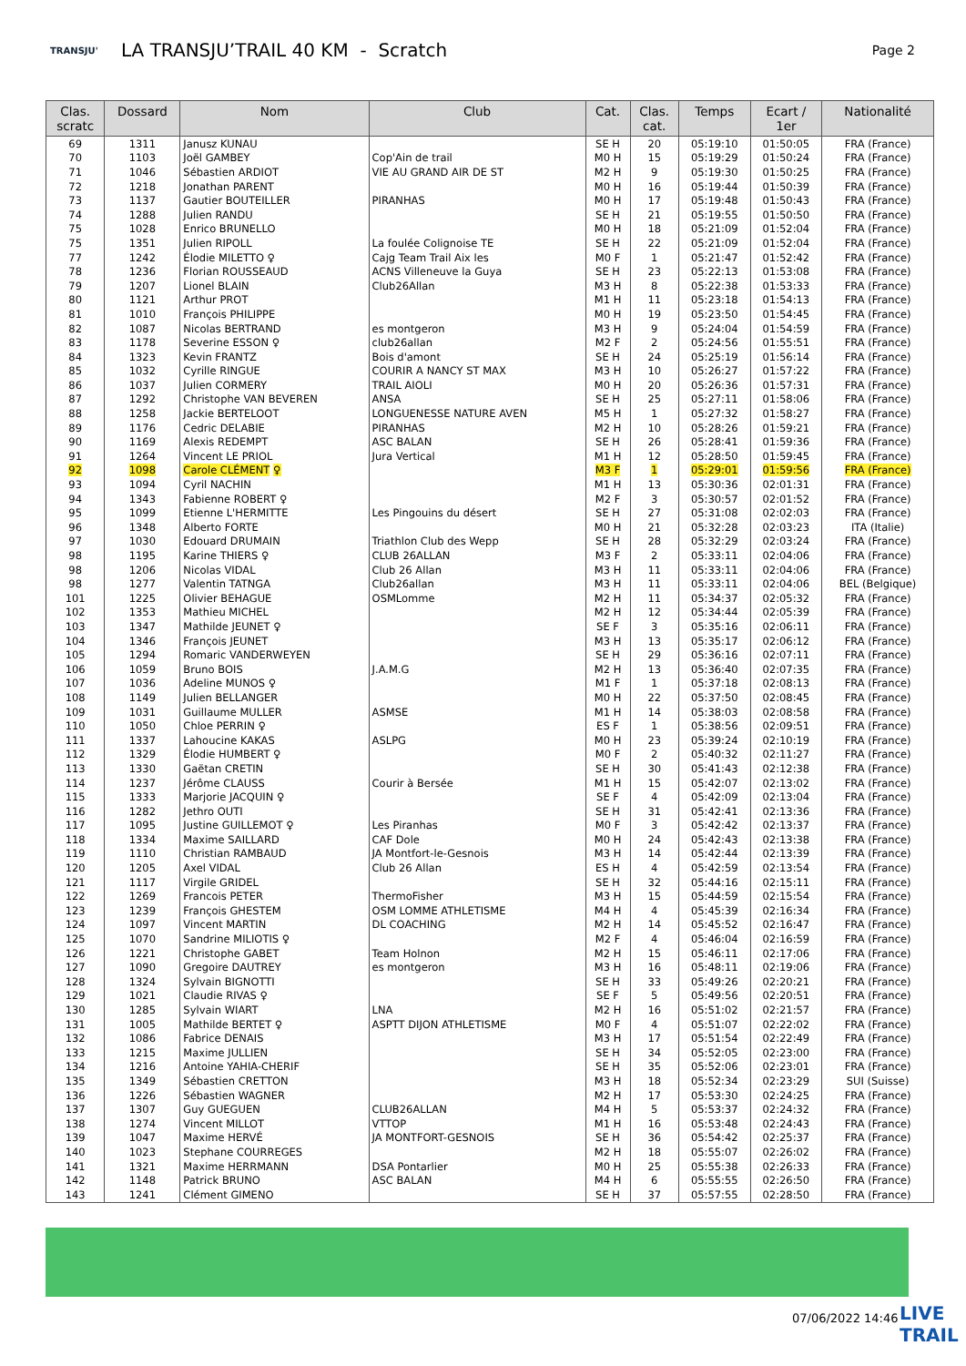TRANSJU'
LA TRANSJU’TRAIL 40 KM - Scratch
Page 2
| Clas. scratc | Dossard | Nom | Club | Cat. | Clas. cat. | Temps | Ecart / 1er | Nationalité |
| --- | --- | --- | --- | --- | --- | --- | --- | --- |
| 69 | 1311 | Janusz KUNAU | | SE H | 20 | 05:19:10 | 01:50:05 | FRA (France) |
| 70 | 1103 | Joël GAMBEY | Cop'Ain de trail | M0 H | 15 | 05:19:29 | 01:50:24 | FRA (France) |
| 71 | 1046 | Sébastien ARDIOT | VIE AU GRAND AIR DE ST | M2 H | 9 | 05:19:30 | 01:50:25 | FRA (France) |
| 72 | 1218 | Jonathan PARENT | | M0 H | 16 | 05:19:44 | 01:50:39 | FRA (France) |
| 73 | 1137 | Gautier BOUTEILLER | PIRANHAS | M0 H | 17 | 05:19:48 | 01:50:43 | FRA (France) |
| 74 | 1288 | Julien RANDU | | SE H | 21 | 05:19:55 | 01:50:50 | FRA (France) |
| 75 | 1028 | Enrico BRUNELLO | | M0 H | 18 | 05:21:09 | 01:52:04 | FRA (France) |
| 75 | 1351 | Julien RIPOLL | La foulée Colignoise TE | SE H | 22 | 05:21:09 | 01:52:04 | FRA (France) |
| 77 | 1242 | Élodie MILETTO ♀ | Cajg Team Trail Aix les | M0 F | 1 | 05:21:47 | 01:52:42 | FRA (France) |
| 78 | 1236 | Florian ROUSSEAUD | ACNS Villeneuve la Guya | SE H | 23 | 05:22:13 | 01:53:08 | FRA (France) |
| 79 | 1207 | Lionel BLAIN | Club26Allan | M3 H | 8 | 05:22:38 | 01:53:33 | FRA (France) |
| 80 | 1121 | Arthur PROT | | M1 H | 11 | 05:23:18 | 01:54:13 | FRA (France) |
| 81 | 1010 | François PHILIPPE | | M0 H | 19 | 05:23:50 | 01:54:45 | FRA (France) |
| 82 | 1087 | Nicolas BERTRAND | es montgeron | M3 H | 9 | 05:24:04 | 01:54:59 | FRA (France) |
| 83 | 1178 | Severine ESSON ♀ | club26allan | M2 F | 2 | 05:24:56 | 01:55:51 | FRA (France) |
| 84 | 1323 | Kevin FRANTZ | Bois d'amont | SE H | 24 | 05:25:19 | 01:56:14 | FRA (France) |
| 85 | 1032 | Cyrille RINGUE | COURIR A NANCY ST MAX | M3 H | 10 | 05:26:27 | 01:57:22 | FRA (France) |
| 86 | 1037 | Julien CORMERY | TRAIL AIOLI | M0 H | 20 | 05:26:36 | 01:57:31 | FRA (France) |
| 87 | 1292 | Christophe VAN BEVEREN | ANSA | SE H | 25 | 05:27:11 | 01:58:06 | FRA (France) |
| 88 | 1258 | Jackie BERTELOOT | LONGUENESSE NATURE AVEN | M5 H | 1 | 05:27:32 | 01:58:27 | FRA (France) |
| 89 | 1176 | Cedric DELABIE | PIRANHAS | M2 H | 10 | 05:28:26 | 01:59:21 | FRA (France) |
| 90 | 1169 | Alexis REDEMPT | ASC BALAN | SE H | 26 | 05:28:41 | 01:59:36 | FRA (France) |
| 91 | 1264 | Vincent LE PRIOL | Jura Vertical | M1 H | 12 | 05:28:50 | 01:59:45 | FRA (France) |
| 92 | 1098 | Carole CLÉMENT ♀ | | M3 F | 1 | 05:29:01 | 01:59:56 | FRA (France) |
| 93 | 1094 | Cyril NACHIN | | M1 H | 13 | 05:30:36 | 02:01:31 | FRA (France) |
| 94 | 1343 | Fabienne ROBERT ♀ | | M2 F | 3 | 05:30:57 | 02:01:52 | FRA (France) |
| 95 | 1099 | Etienne L'HERMITTE | Les Pingouins du désert | SE H | 27 | 05:31:08 | 02:02:03 | FRA (France) |
| 96 | 1348 | Alberto FORTE | | M0 H | 21 | 05:32:28 | 02:03:23 | ITA (Italie) |
| 97 | 1030 | Edouard DRUMAIN | Triathlon Club des Wepp | SE H | 28 | 05:32:29 | 02:03:24 | FRA (France) |
| 98 | 1195 | Karine THIERS ♀ | CLUB 26ALLAN | M3 F | 2 | 05:33:11 | 02:04:06 | FRA (France) |
| 98 | 1206 | Nicolas VIDAL | Club 26 Allan | M3 H | 11 | 05:33:11 | 02:04:06 | FRA (France) |
| 98 | 1277 | Valentin TATNGA | Club26allan | M3 H | 11 | 05:33:11 | 02:04:06 | BEL (Belgique) |
| 101 | 1225 | Olivier BEHAGUE | OSMLomme | M2 H | 11 | 05:34:37 | 02:05:32 | FRA (France) |
| 102 | 1353 | Mathieu MICHEL | | M2 H | 12 | 05:34:44 | 02:05:39 | FRA (France) |
| 103 | 1347 | Mathilde JEUNET ♀ | | SE F | 3 | 05:35:16 | 02:06:11 | FRA (France) |
| 104 | 1346 | François JEUNET | | M3 H | 13 | 05:35:17 | 02:06:12 | FRA (France) |
| 105 | 1294 | Romaric VANDERWEYEN | | SE H | 29 | 05:36:16 | 02:07:11 | FRA (France) |
| 106 | 1059 | Bruno BOIS | J.A.M.G | M2 H | 13 | 05:36:40 | 02:07:35 | FRA (France) |
| 107 | 1036 | Adeline MUNOS ♀ | | M1 F | 1 | 05:37:18 | 02:08:13 | FRA (France) |
| 108 | 1149 | Julien BELLANGER | | M0 H | 22 | 05:37:50 | 02:08:45 | FRA (France) |
| 109 | 1031 | Guillaume MULLER | ASMSE | M1 H | 14 | 05:38:03 | 02:08:58 | FRA (France) |
| 110 | 1050 | Chloe PERRIN ♀ | | ES F | 1 | 05:38:56 | 02:09:51 | FRA (France) |
| 111 | 1337 | Lahoucine KAKAS | ASLPG | M0 H | 23 | 05:39:24 | 02:10:19 | FRA (France) |
| 112 | 1329 | Élodie HUMBERT ♀ | | M0 F | 2 | 05:40:32 | 02:11:27 | FRA (France) |
| 113 | 1330 | Gaëtan CRETIN | | SE H | 30 | 05:41:43 | 02:12:38 | FRA (France) |
| 114 | 1237 | Jérôme CLAUSS | Courir à Bersée | M1 H | 15 | 05:42:07 | 02:13:02 | FRA (France) |
| 115 | 1333 | Marjorie JACQUIN ♀ | | SE F | 4 | 05:42:09 | 02:13:04 | FRA (France) |
| 116 | 1282 | Jethro OUTI | | SE H | 31 | 05:42:41 | 02:13:36 | FRA (France) |
| 117 | 1095 | Justine GUILLEMOT ♀ | Les Piranhas | M0 F | 3 | 05:42:42 | 02:13:37 | FRA (France) |
| 118 | 1334 | Maxime SAILLARD | CAF Dole | M0 H | 24 | 05:42:43 | 02:13:38 | FRA (France) |
| 119 | 1110 | Christian RAMBAUD | JA Montfort-le-Gesnois | M3 H | 14 | 05:42:44 | 02:13:39 | FRA (France) |
| 120 | 1205 | Axel VIDAL | Club 26 Allan | ES H | 4 | 05:42:59 | 02:13:54 | FRA (France) |
| 121 | 1117 | Virgile GRIDEL | | SE H | 32 | 05:44:16 | 02:15:11 | FRA (France) |
| 122 | 1269 | Francois PETER | ThermoFisher | M3 H | 15 | 05:44:59 | 02:15:54 | FRA (France) |
| 123 | 1239 | François GHESTEM | OSM LOMME ATHLETISME | M4 H | 4 | 05:45:39 | 02:16:34 | FRA (France) |
| 124 | 1097 | Vincent MARTIN | DL COACHING | M2 H | 14 | 05:45:52 | 02:16:47 | FRA (France) |
| 125 | 1070 | Sandrine MILIOTIS ♀ | | M2 F | 4 | 05:46:04 | 02:16:59 | FRA (France) |
| 126 | 1221 | Christophe GABET | Team Holnon | M2 H | 15 | 05:46:11 | 02:17:06 | FRA (France) |
| 127 | 1090 | Gregoire DAUTREY | es montgeron | M3 H | 16 | 05:48:11 | 02:19:06 | FRA (France) |
| 128 | 1324 | Sylvain BIGNOTTI | | SE H | 33 | 05:49:26 | 02:20:21 | FRA (France) |
| 129 | 1021 | Claudie RIVAS ♀ | | SE F | 5 | 05:49:56 | 02:20:51 | FRA (France) |
| 130 | 1285 | Sylvain WIART | LNA | M2 H | 16 | 05:51:02 | 02:21:57 | FRA (France) |
| 131 | 1005 | Mathilde BERTET ♀ | ASPTT DIJON ATHLETISME | M0 F | 4 | 05:51:07 | 02:22:02 | FRA (France) |
| 132 | 1086 | Fabrice DENAIS | | M3 H | 17 | 05:51:54 | 02:22:49 | FRA (France) |
| 133 | 1215 | Maxime JULLIEN | | SE H | 34 | 05:52:05 | 02:23:00 | FRA (France) |
| 134 | 1216 | Antoine YAHIA-CHERIF | | SE H | 35 | 05:52:06 | 02:23:01 | FRA (France) |
| 135 | 1349 | Sébastien CRETTON | | M3 H | 18 | 05:52:34 | 02:23:29 | SUI (Suisse) |
| 136 | 1226 | Sébastien WAGNER | | M2 H | 17 | 05:53:30 | 02:24:25 | FRA (France) |
| 137 | 1307 | Guy GUEGUEN | CLUB26ALLAN | M4 H | 5 | 05:53:37 | 02:24:32 | FRA (France) |
| 138 | 1274 | Vincent MILLOT | VTTOP | M1 H | 16 | 05:53:48 | 02:24:43 | FRA (France) |
| 139 | 1047 | Maxime HERVÉ | JA MONTFORT-GESNOIS | SE H | 36 | 05:54:42 | 02:25:37 | FRA (France) |
| 140 | 1023 | Stephane COURREGES | | M2 H | 18 | 05:55:07 | 02:26:02 | FRA (France) |
| 141 | 1321 | Maxime HERRMANN | DSA Pontarlier | M0 H | 25 | 05:55:38 | 02:26:33 | FRA (France) |
| 142 | 1148 | Patrick BRUNO | ASC BALAN | M4 H | 6 | 05:55:55 | 02:26:50 | FRA (France) |
| 143 | 1241 | Clément GIMENO | | SE H | 37 | 05:57:55 | 02:28:50 | FRA (France) |
07/06/2022 14:46 LIVE TRAIL